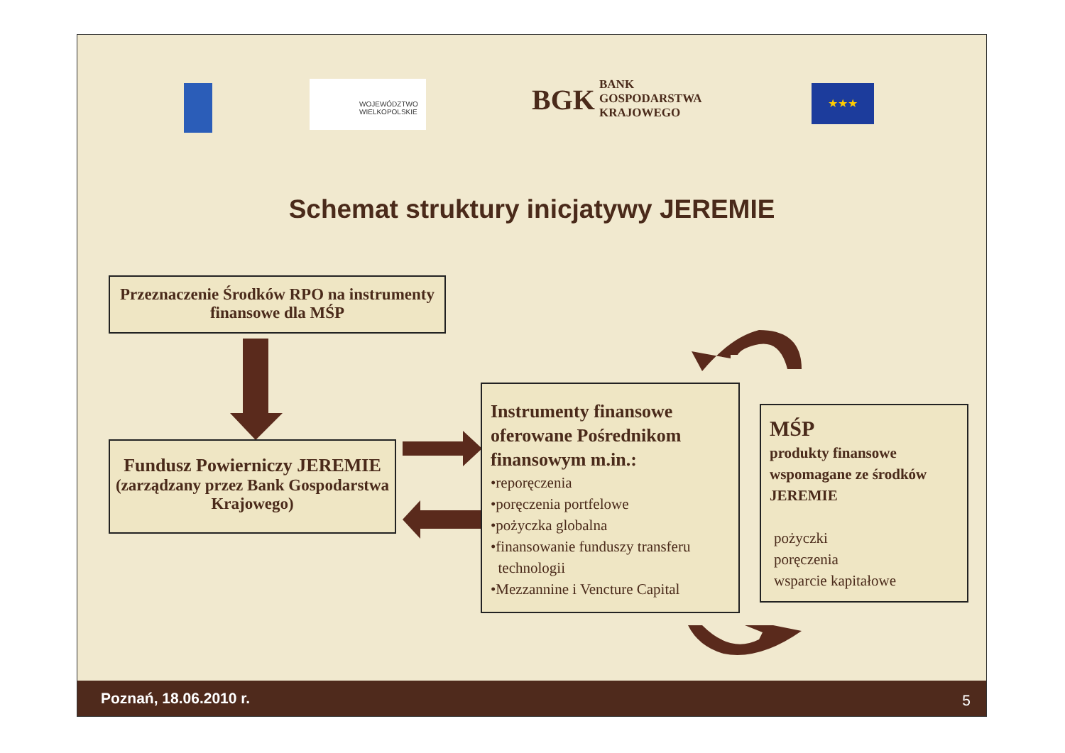WOJEWÓDZTWO
WIELKOPOLSKIE
BGK
BANK
GOSPODARSTWA
KRAJOWEGO
★★★
Schemat struktury inicjatywy JEREMIE
Przeznaczenie Środków RPO na instrumenty finansowe dla MŚP
Fundusz Powierniczy JEREMIE
(zarządzany przez Bank Gospodarstwa Krajowego)
Instrumenty finansowe oferowane Pośrednikom finansowym m.in.:
•reporęczenia
•poręczenia portfelowe
•pożyczka globalna
•finansowanie funduszy transferu
technologii
•Mezzannine i Vencture Capital
MŚP
produkty finansowe wspomagane ze środków JEREMIE
pożyczki
poręczenia
wsparcie kapitałowe
Poznań, 18.06.2010 r. 5